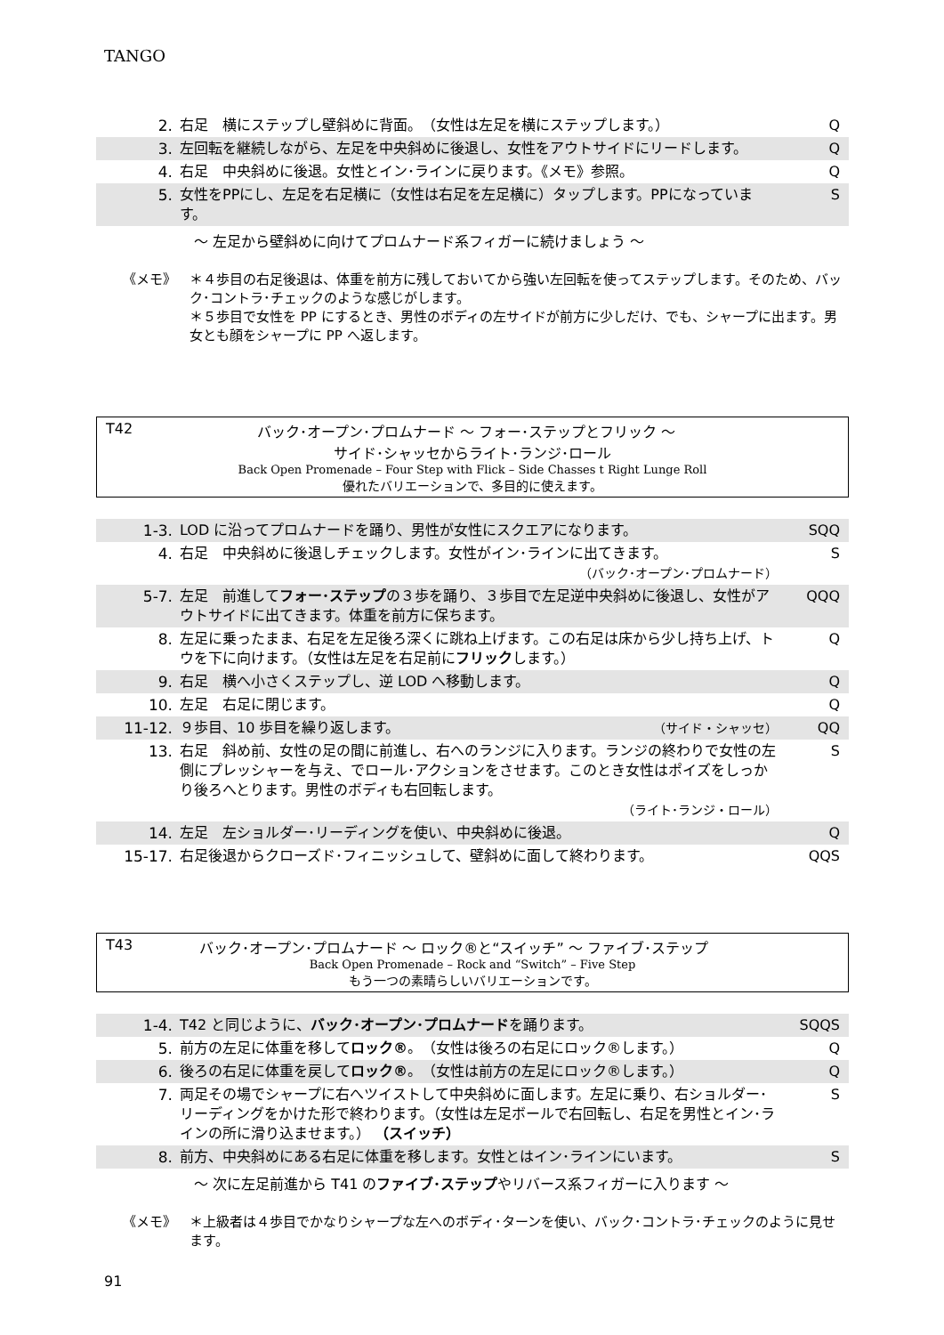TANGO
| 2. | 右足 横にステップし壁斜めに背面。 （女性は左足を横にステップします。） | Q |
| 3. | 左回転を継続しながら、左足を中央斜めに後退し、女性をアウトサイドにリードします。 | Q |
| 4. | 右足 中央斜めに後退。女性とイン･ラインに戻ります。《メモ》参照。 | Q |
| 5. | 女性をPPにし、左足を右足横に（女性は右足を左足横に）タップします。PPになっています。 | S |
～ 左足から壁斜めに向けてプロムナード系フィガーに続けましょう ～
《メモ》 ＊４歩目の右足後退は、体重を前方に残しておいてから強い左回転を使ってステップします。そのため、バック･コントラ･チェックのような感じがします。
＊５歩目で女性を PP にするとき、男性のボディの左サイドが前方に少しだけ、でも、シャープに出ます。男女とも顔をシャープに PP へ返します。
T42 バック･オープン･プロムナード ～ フォー･ステップとフリック ～
サイド･シャッセからライト･ランジ･ロール
Back Open Promenade – Four Step with Flick – Side Chasses t Right Lunge Roll
優れたバリエーションで、多目的に使えます。
| 1-3. | LOD に沿ってプロムナードを踊り、男性が女性にスクエアになります。 | SQQ |
| 4. | 右足 中央斜めに後退しチェックします。女性がイン･ラインに出てきます。 （バック･オープン･プロムナード） | S |
| 5-7. | 左足 前進して フォー･ステップ の３歩を踊り、３歩目で左足逆中央斜めに後退し、女性がアウトサイドに出てきます。体重を前方に保ちます。 | QQQ |
| 8. | 左足に乗ったまま、右足を左足後ろ深くに跳ね上げます。この右足は床から少し持ち上げ、トウを下に向けます。（女性は左足を右足前に フリック します。） | Q |
| 9. | 右足 横へ小さくステップし、逆 LOD へ移動します。 | Q |
| 10. | 左足 右足に閉じます。 | Q |
| 11-12. | ９歩目、10 歩目を繰り返します。 （サイド・シャッセ） | QQ |
| 13. | 右足 斜め前、女性の足の間に前進し、右へのランジに入ります。ランジの終わりで女性の左側にプレッシャーを与え、でロール･アクションをさせます。このとき女性はポイズをしっかり後ろへとります。男性のボディも右回転します。 （ライト･ランジ・ロール） | S |
| 14. | 左足 左ショルダー･リーディングを使い、中央斜めに後退。 | Q |
| 15-17. | 右足後退からクローズド･フィニッシュして、壁斜めに面して終わります。 | QQS |
T43 バック･オープン･プロムナード ～ ロック®と“スイッチ” ～ ファイブ･ステップ
Back Open Promenade – Rock and “Switch” – Five Step
もう一つの素晴らしいバリエーションです。
| 1-4. | T42 と同じように、 バック･オープン･プロムナード を踊ります。 | SQQS |
| 5. | 前方の左足に体重を移して ロック® 。（女性は後ろの右足にロック®します。） | Q |
| 6. | 後ろの右足に体重を戻して ロック® 。（女性は前方の左足にロック®します。） | Q |
| 7. | 両足その場でシャープに右へツイストして中央斜めに面します。左足に乗り、右ショルダー･リーディングをかけた形で終わります。（女性は左足ボールで右回転し、右足を男性とイン･ラインの所に滑り込ませます。） （スイッチ） | S |
| 8. | 前方、中央斜めにある右足に体重を移します。女性とはイン･ラインにいます。 | S |
～ 次に左足前進から T41 のファイブ･ステップやリバース系フィガーに入ります ～
《メモ》 ＊上級者は４歩目でかなりシャープな左へのボディ･ターンを使い、バック･コントラ･チェックのように見せます。
91